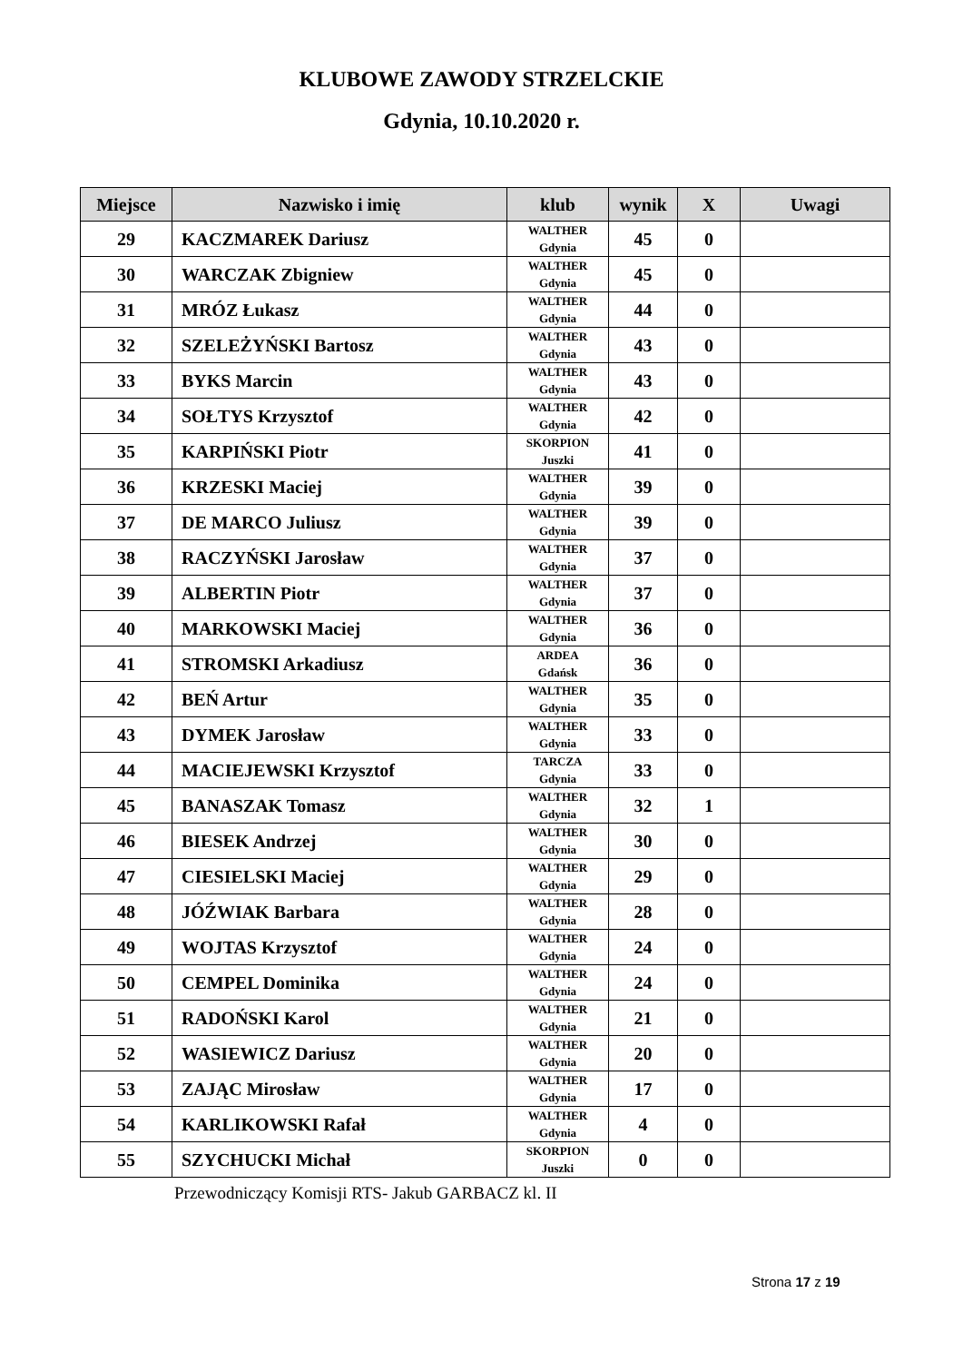KLUBOWE ZAWODY STRZELCKIE
Gdynia, 10.10.2020 r.
| Miejsce | Nazwisko i imię | klub | wynik | X | Uwagi |
| --- | --- | --- | --- | --- | --- |
| 29 | KACZMAREK Dariusz | WALTHER Gdynia | 45 | 0 | |
| 30 | WARCZAK Zbigniew | WALTHER Gdynia | 45 | 0 | |
| 31 | MRÓZ Łukasz | WALTHER Gdynia | 44 | 0 | |
| 32 | SZELEŻYŃSKI Bartosz | WALTHER Gdynia | 43 | 0 | |
| 33 | BYKS Marcin | WALTHER Gdynia | 43 | 0 | |
| 34 | SOŁTYS Krzysztof | WALTHER Gdynia | 42 | 0 | |
| 35 | KARPIŃSKI Piotr | SKORPION Juszki | 41 | 0 | |
| 36 | KRZESKI Maciej | WALTHER Gdynia | 39 | 0 | |
| 37 | DE MARCO Juliusz | WALTHER Gdynia | 39 | 0 | |
| 38 | RACZYŃSKI Jarosław | WALTHER Gdynia | 37 | 0 | |
| 39 | ALBERTIN Piotr | WALTHER Gdynia | 37 | 0 | |
| 40 | MARKOWSKI Maciej | WALTHER Gdynia | 36 | 0 | |
| 41 | STROMSKI Arkadiusz | ARDEA Gdańsk | 36 | 0 | |
| 42 | BEŃ Artur | WALTHER Gdynia | 35 | 0 | |
| 43 | DYMEK Jarosław | WALTHER Gdynia | 33 | 0 | |
| 44 | MACIEJEWSKI Krzysztof | TARCZA Gdynia | 33 | 0 | |
| 45 | BANASZAK Tomasz | WALTHER Gdynia | 32 | 1 | |
| 46 | BIESEK Andrzej | WALTHER Gdynia | 30 | 0 | |
| 47 | CIESIELSKI Maciej | WALTHER Gdynia | 29 | 0 | |
| 48 | JÓŹWIAK Barbara | WALTHER Gdynia | 28 | 0 | |
| 49 | WOJTAS Krzysztof | WALTHER Gdynia | 24 | 0 | |
| 50 | CEMPEL Dominika | WALTHER Gdynia | 24 | 0 | |
| 51 | RADOŃSKI Karol | WALTHER Gdynia | 21 | 0 | |
| 52 | WASIEWICZ Dariusz | WALTHER Gdynia | 20 | 0 | |
| 53 | ZAJĄC Mirosław | WALTHER Gdynia | 17 | 0 | |
| 54 | KARLIKOWSKI Rafał | WALTHER Gdynia | 4 | 0 | |
| 55 | SZYCHUCKI Michał | SKORPION Juszki | 0 | 0 | |
Przewodniczący Komisji RTS- Jakub GARBACZ kl. II
Strona 17 z 19